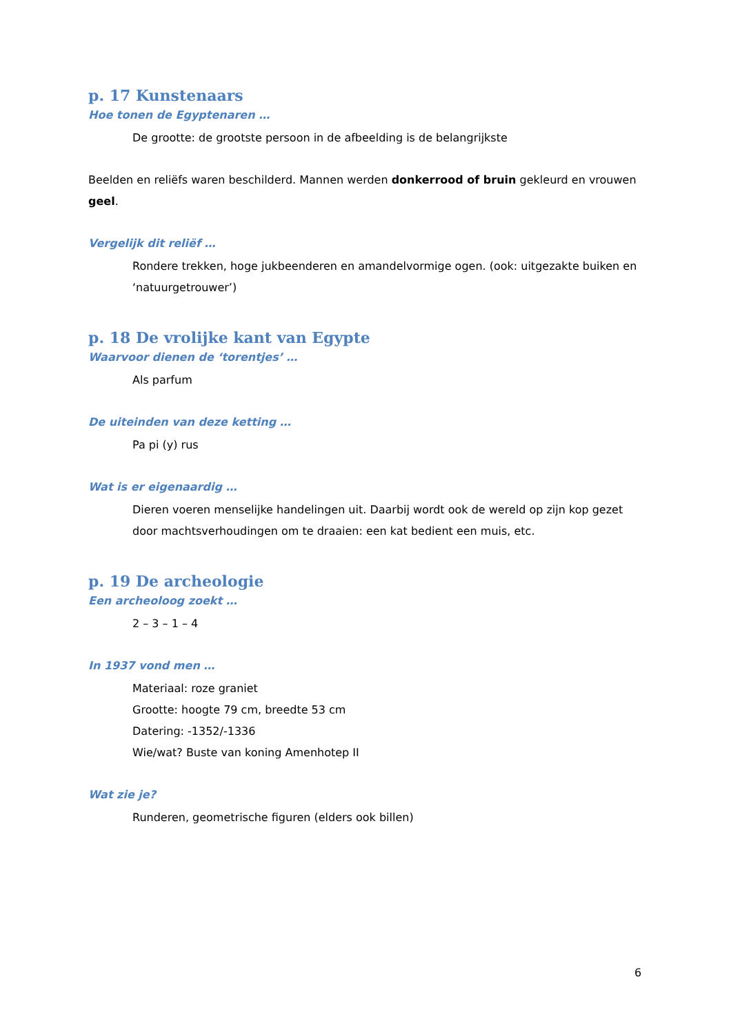p. 17 Kunstenaars
Hoe tonen de Egyptenaren …
De grootte: de grootste persoon in de afbeelding is de belangrijkste
Beelden en reliëfs waren beschilderd. Mannen werden donkerrood of bruin gekleurd en vrouwen geel.
Vergelijk dit reliëf …
Rondere trekken, hoge jukbeenderen en amandelvormige ogen. (ook: uitgezakte buiken en ‘natuurgetrouwer’)
p. 18 De vrolijke kant van Egypte
Waarvoor dienen de ‘torentjes’ …
Als parfum
De uiteinden van deze ketting …
Pa pi (y) rus
Wat is er eigenaardig …
Dieren voeren menselijke handelingen uit. Daarbij wordt ook de wereld op zijn kop gezet door machtsverhoudingen om te draaien: een kat bedient een muis, etc.
p. 19 De archeologie
Een archeoloog zoekt …
2 – 3 – 1 – 4
In 1937 vond men …
Materiaal: roze graniet
Grootte: hoogte 79 cm, breedte 53 cm
Datering: -1352/-1336
Wie/wat? Buste van koning Amenhotep II
Wat zie je?
Runderen, geometrische figuren (elders ook billen)
6